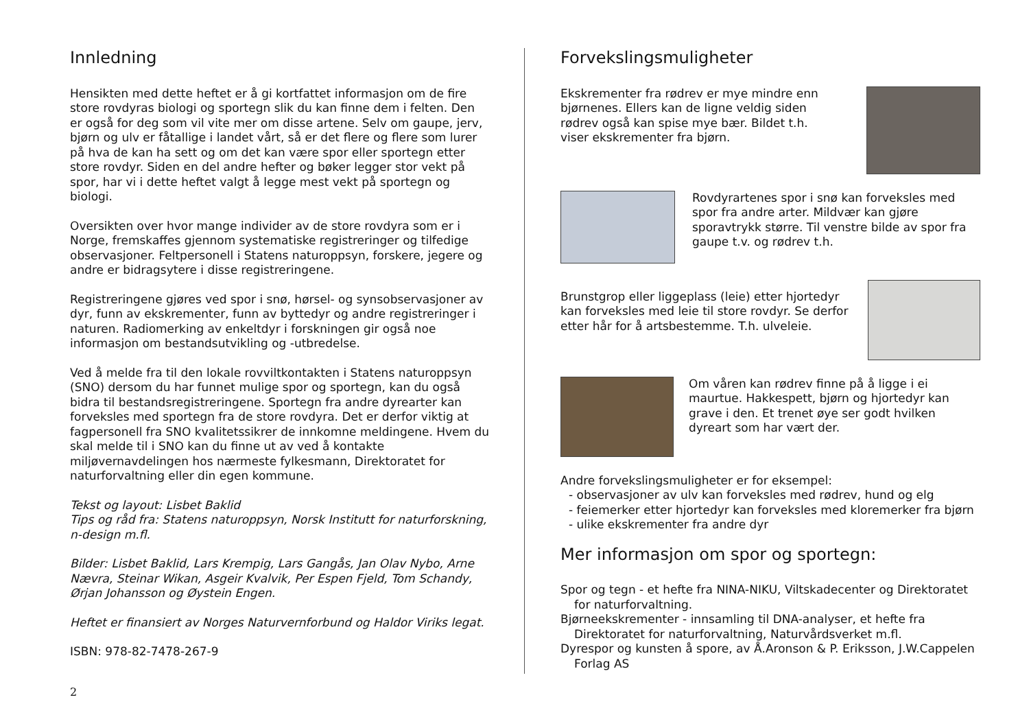Innledning
Hensikten med dette heftet er å gi kortfattet informasjon om de fire store rovdyras biologi og sportegn slik du kan finne dem i felten. Den er også for deg som vil vite mer om disse artene. Selv om gaupe, jerv, bjørn og ulv er fåtallige i landet vårt, så er det flere og flere som lurer på hva de kan ha sett og om det kan være spor eller sportegn etter store rovdyr. Siden en del andre hefter og bøker legger stor vekt på spor, har vi i dette heftet valgt å legge mest vekt på sportegn og biologi.
Oversikten over hvor mange individer av de store rovdyra som er i Norge, fremskaffes gjennom systematiske registreringer og tilfedige observasjoner. Feltpersonell i Statens naturoppsyn, forskere, jegere og andre er bidragsytere i disse registreringene.
Registreringene gjøres ved spor i snø, hørsel- og synsobservasjoner av dyr, funn av ekskrementer, funn av byttedyr og andre registreringer i naturen. Radiomerking av enkeltdyr i forskningen gir også noe informasjon om bestandsutvikling og -utbredelse.
Ved å melde fra til den lokale rovviltkontakten i Statens naturoppsyn (SNO) dersom du har funnet mulige spor og sportegn, kan du også bidra til bestandsregistreringene. Sportegn fra andre dyrearter kan forveksles med sportegn fra de store rovdyra. Det er derfor viktig at fagpersonell fra SNO kvalitetssikrer de innkomne meldingene. Hvem du skal melde til i SNO kan du finne ut av ved å kontakte miljøvernavdelingen hos nærmeste fylkesmann, Direktoratet for naturforvaltning eller din egen kommune.
Tekst og layout: Lisbet Baklid
Tips og råd fra: Statens naturoppsyn, Norsk Institutt for naturforskning, n-design m.fl.
Bilder: Lisbet Baklid, Lars Krempig, Lars Gangås, Jan Olav Nybo, Arne Nævra, Steinar Wikan, Asgeir Kvalvik, Per Espen Fjeld, Tom Schandy, Ørjan Johansson og Øystein Engen.
Heftet er finansiert av Norges Naturvernforbund og Haldor Viriks legat.
ISBN: 978-82-7478-267-9
Forvekslingsmuligheter
Ekskrementer fra rødrev er mye mindre enn bjørnenes. Ellers kan de ligne veldig siden rødrev også kan spise mye bær. Bildet t.h. viser ekskrementer fra bjørn.
Rovdyrartenes spor i snø kan forveksles med spor fra andre arter. Mildvær kan gjøre sporavtrykk større. Til venstre bilde av spor fra gaupe t.v. og rødrev t.h.
Brunstgrop eller liggeplass (leie) etter hjortedyr kan forveksles med leie til store rovdyr. Se derfor etter hår for å artsbestemme. T.h. ulveleie.
Om våren kan rødrev finne på å ligge i ei maurtue. Hakkespett, bjørn og hjortedyr kan grave i den. Et trenet øye ser godt hvilken dyreart som har vært der.
Andre forvekslingsmuligheter er for eksempel:
- observasjoner av ulv kan forveksles med rødrev, hund og elg
- feiemerker etter hjortedyr kan forveksles med kloremerker fra bjørn
- ulike ekskrementer fra andre dyr
Mer informasjon om spor og sportegn:
Spor og tegn - et hefte fra NINA-NIKU, Viltskadecenter og Direktoratet for naturforvaltning.
Bjørneekskrementer - innsamling til DNA-analyser, et hefte fra Direktoratet for naturforvaltning, Naturvårdsverket m.fl.
Dyrespor og kunsten å spore, av Å.Aronson & P. Eriksson, J.W.Cappelen Forlag AS
2